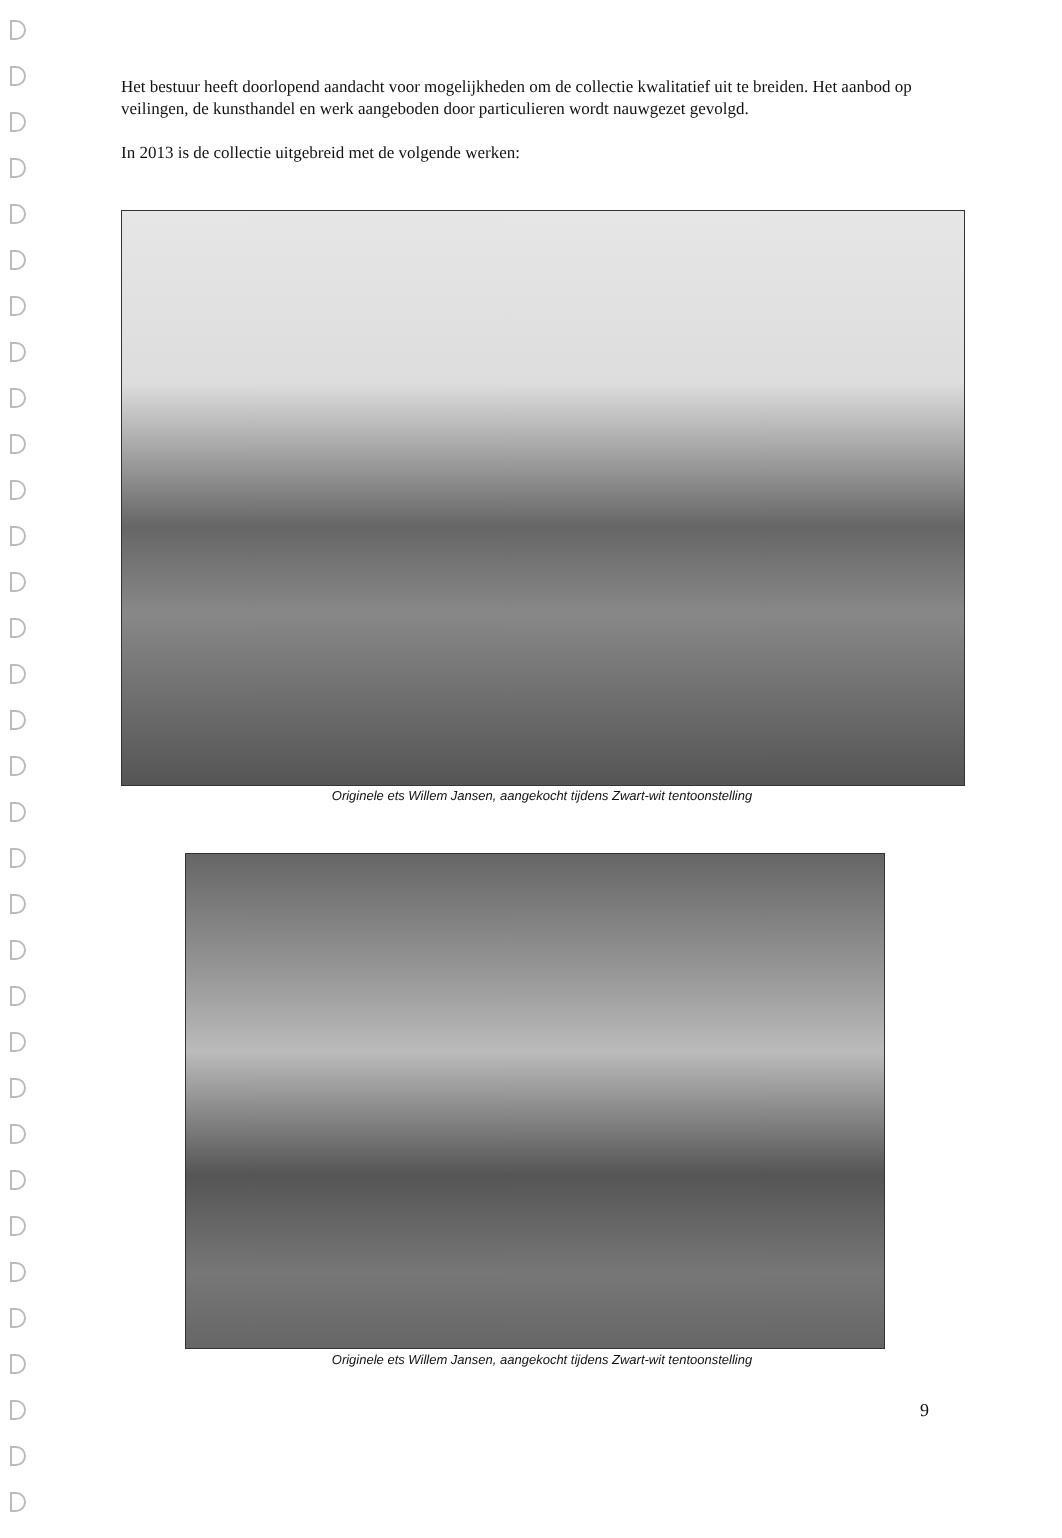Het bestuur heeft doorlopend aandacht voor mogelijkheden om de collectie kwalitatief uit te breiden. Het aanbod op veilingen, de kunsthandel en werk aangeboden door particulieren wordt nauwgezet gevolgd.
In 2013 is de collectie uitgebreid met de volgende werken:
Originele ets Willem Jansen, aangekocht tijdens Zwart-wit tentoonstelling
Originele ets Willem Jansen, aangekocht tijdens Zwart-wit tentoonstelling
9